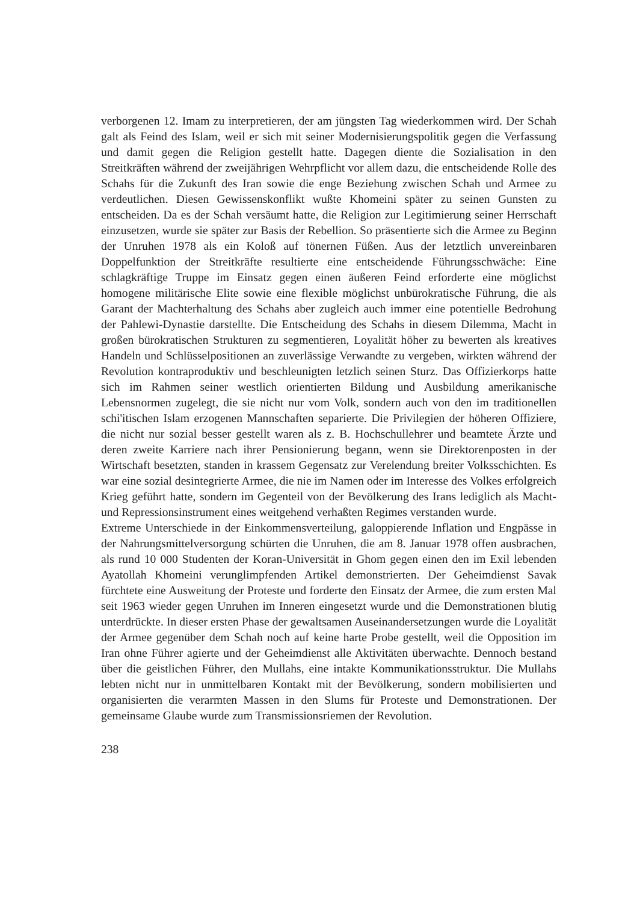verborgenen 12. Imam zu interpretieren, der am jüngsten Tag wiederkommen wird. Der Schah galt als Feind des Islam, weil er sich mit seiner Modernisierungspolitik gegen die Verfassung und damit gegen die Religion gestellt hatte. Dagegen diente die Sozialisation in den Streitkräften während der zweijährigen Wehrpflicht vor allem dazu, die entscheidende Rolle des Schahs für die Zukunft des Iran sowie die enge Beziehung zwischen Schah und Armee zu verdeutlichen. Diesen Gewissenskonflikt wußte Khomeini später zu seinen Gunsten zu entscheiden. Da es der Schah versäumt hatte, die Religion zur Legitimierung seiner Herrschaft einzusetzen, wurde sie später zur Basis der Rebellion. So präsentierte sich die Armee zu Beginn der Unruhen 1978 als ein Koloß auf tönernen Füßen. Aus der letztlich unvereinbaren Doppelfunktion der Streitkräfte resultierte eine entscheidende Führungsschwäche: Eine schlagkräftige Truppe im Einsatz gegen einen äußeren Feind erforderte eine möglichst homogene militärische Elite sowie eine flexible möglichst unbürokratische Führung, die als Garant der Machterhaltung des Schahs aber zugleich auch immer eine potentielle Bedrohung der Pahlewi-Dynastie darstellte. Die Entscheidung des Schahs in diesem Dilemma, Macht in großen bürokratischen Strukturen zu segmentieren, Loyalität höher zu bewerten als kreatives Handeln und Schlüsselpositionen an zuverlässige Verwandte zu vergeben, wirkten während der Revolution kontraproduktiv und beschleunigten letzlich seinen Sturz. Das Offizierkorps hatte sich im Rahmen seiner westlich orientierten Bildung und Ausbildung amerikanische Lebensnormen zugelegt, die sie nicht nur vom Volk, sondern auch von den im traditionellen schi'itischen Islam erzogenen Mannschaften separierte. Die Privilegien der höheren Offiziere, die nicht nur sozial besser gestellt waren als z. B. Hochschullehrer und beamtete Ärzte und deren zweite Karriere nach ihrer Pensionierung begann, wenn sie Direktorenposten in der Wirtschaft besetzten, standen in krassem Gegensatz zur Verelendung breiter Volksschichten. Es war eine sozial desintegrierte Armee, die nie im Namen oder im Interesse des Volkes erfolgreich Krieg geführt hatte, sondern im Gegenteil von der Bevölkerung des Irans lediglich als Macht- und Repressionsinstrument eines weitgehend verhaßten Regimes verstanden wurde.
Extreme Unterschiede in der Einkommensverteilung, galoppierende Inflation und Engpässe in der Nahrungsmittelversorgung schürten die Unruhen, die am 8. Januar 1978 offen ausbrachen, als rund 10 000 Studenten der Koran-Universität in Ghom gegen einen den im Exil lebenden Ayatollah Khomeini verunglimpfenden Artikel demonstrierten. Der Geheimdienst Savak fürchtete eine Ausweitung der Proteste und forderte den Einsatz der Armee, die zum ersten Mal seit 1963 wieder gegen Unruhen im Inneren eingesetzt wurde und die Demonstrationen blutig unterdrückte. In dieser ersten Phase der gewaltsamen Auseinandersetzungen wurde die Loyalität der Armee gegenüber dem Schah noch auf keine harte Probe gestellt, weil die Opposition im Iran ohne Führer agierte und der Geheimdienst alle Aktivitäten überwachte. Dennoch bestand über die geistlichen Führer, den Mullahs, eine intakte Kommunikationsstruktur. Die Mullahs lebten nicht nur in unmittelbaren Kontakt mit der Bevölkerung, sondern mobilisierten und organisierten die verarmten Massen in den Slums für Proteste und Demonstrationen. Der gemeinsame Glaube wurde zum Transmissionsriemen der Revolution.
238